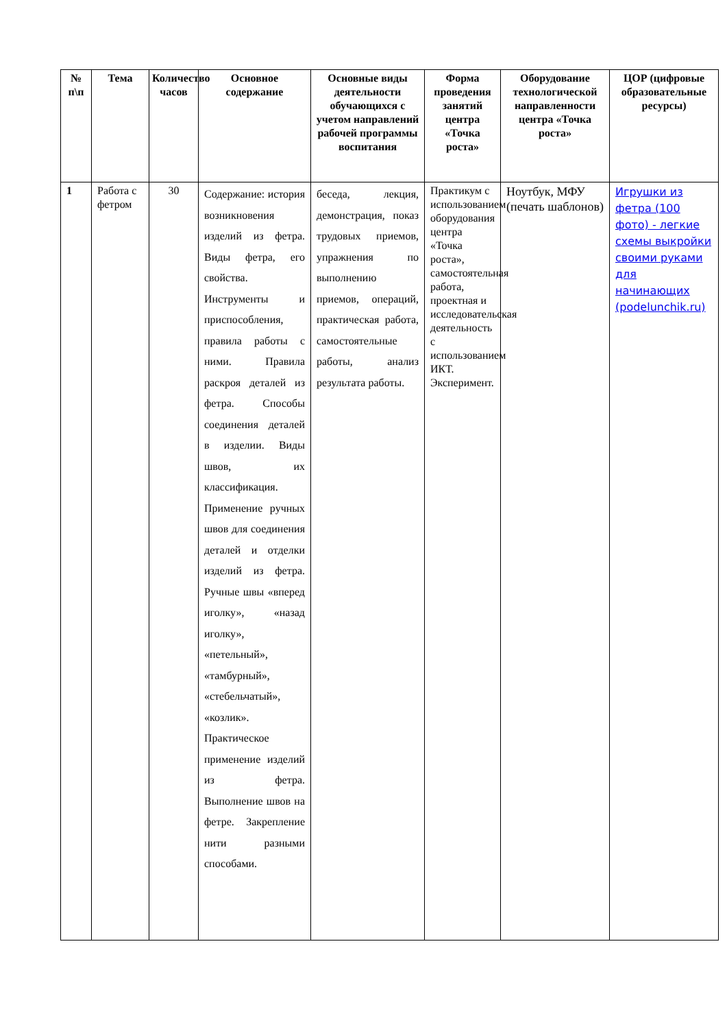| № п\п | Тема | Количество часов | Основное содержание | Основные виды деятельности обучающихся с учетом направлений рабочей программы воспитания | Форма проведения занятий центра «Точка роста» | Оборудование технологической направленности центра «Точка роста» | ЦОР (цифровые образовательные ресурсы) |
| --- | --- | --- | --- | --- | --- | --- | --- |
| 1 | Работа с фетром | 30 | Содержание: история возникновения изделий из фетра. Виды фетра, его свойства. Инструменты и приспособления, правила работы с ними. Правила раскроя деталей из фетра. Способы соединения деталей в изделии. Виды швов, их классификация. Применение ручных швов для соединения деталей и отделки изделий из фетра. Ручные швы «вперед иголку», «назад иголку», «петельный», «тамбурный», «стебельчатый», «козлик». Практическое применение изделий из фетра. Выполнение швов на фетре. Закрепление нити разными способами. | беседа, лекция, демонстрация, показ трудовых приемов, упражнения по выполнению приемов, операций, практическая работа, самостоятельные работы, анализ результата работы. | Практикум с использованием оборудования центра «Точка роста», самостоятельная работа, проектная и исследовательская деятельность с использованием ИКТ. Эксперимент. | Ноутбук, МФУ (печать шаблонов) | Игрушки из фетра (100 фото) - легкие схемы выкройки своими руками для начинающих (podelunchik.ru) |